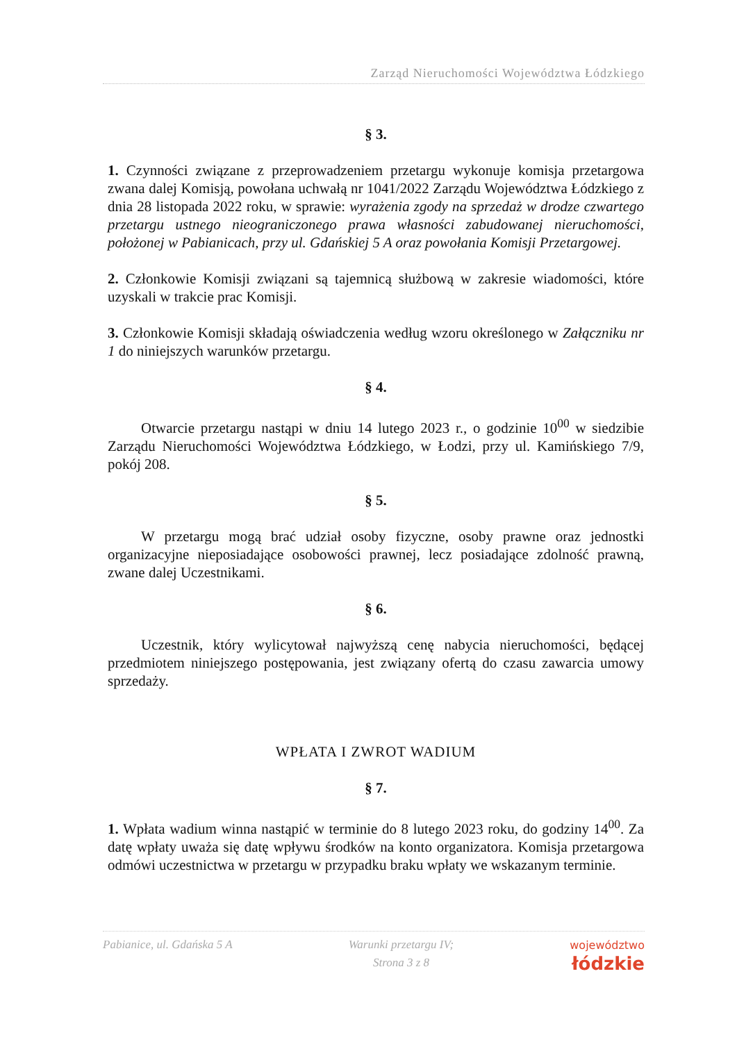Zarząd Nieruchomości Województwa Łódzkiego
§ 3.
1. Czynności związane z przeprowadzeniem przetargu wykonuje komisja przetargowa zwana dalej Komisją, powołana uchwałą nr 1041/2022 Zarządu Województwa Łódzkiego z dnia 28 listopada 2022 roku, w sprawie: wyrażenia zgody na sprzedaż w drodze czwartego przetargu ustnego nieograniczonego prawa własności zabudowanej nieruchomości, położonej w Pabianicach, przy ul. Gdańskiej 5 A oraz powołania Komisji Przetargowej.
2. Członkowie Komisji związani są tajemnicą służbową w zakresie wiadomości, które uzyskali w trakcie prac Komisji.
3. Członkowie Komisji składają oświadczenia według wzoru określonego w Załączniku nr 1 do niniejszych warunków przetargu.
§ 4.
Otwarcie przetargu nastąpi w dniu 14 lutego 2023 r., o godzinie 10<sup>00</sup> w siedzibie Zarządu Nieruchomości Województwa Łódzkiego, w Łodzi, przy ul. Kamińskiego 7/9, pokój 208.
§ 5.
W przetargu mogą brać udział osoby fizyczne, osoby prawne oraz jednostki organizacyjne nieposiadające osobowości prawnej, lecz posiadające zdolność prawną, zwane dalej Uczestnikami.
§ 6.
Uczestnik, który wylicytował najwyższą cenę nabycia nieruchomości, będącej przedmiotem niniejszego postępowania, jest związany ofertą do czasu zawarcia umowy sprzedaży.
WPŁATA I ZWROT WADIUM
§ 7.
1. Wpłata wadium winna nastąpić w terminie do 8 lutego 2023 roku, do godziny 14<sup>00</sup>. Za datę wpłaty uważa się datę wpływu środków na konto organizatora. Komisja przetargowa odmówi uczestnictwa w przetargu w przypadku braku wpłaty we wskazanym terminie.
Pabianice, ul. Gdańska 5 A Warunki przetargu IV;
Strona 3 z 8 województwo
łódzkie